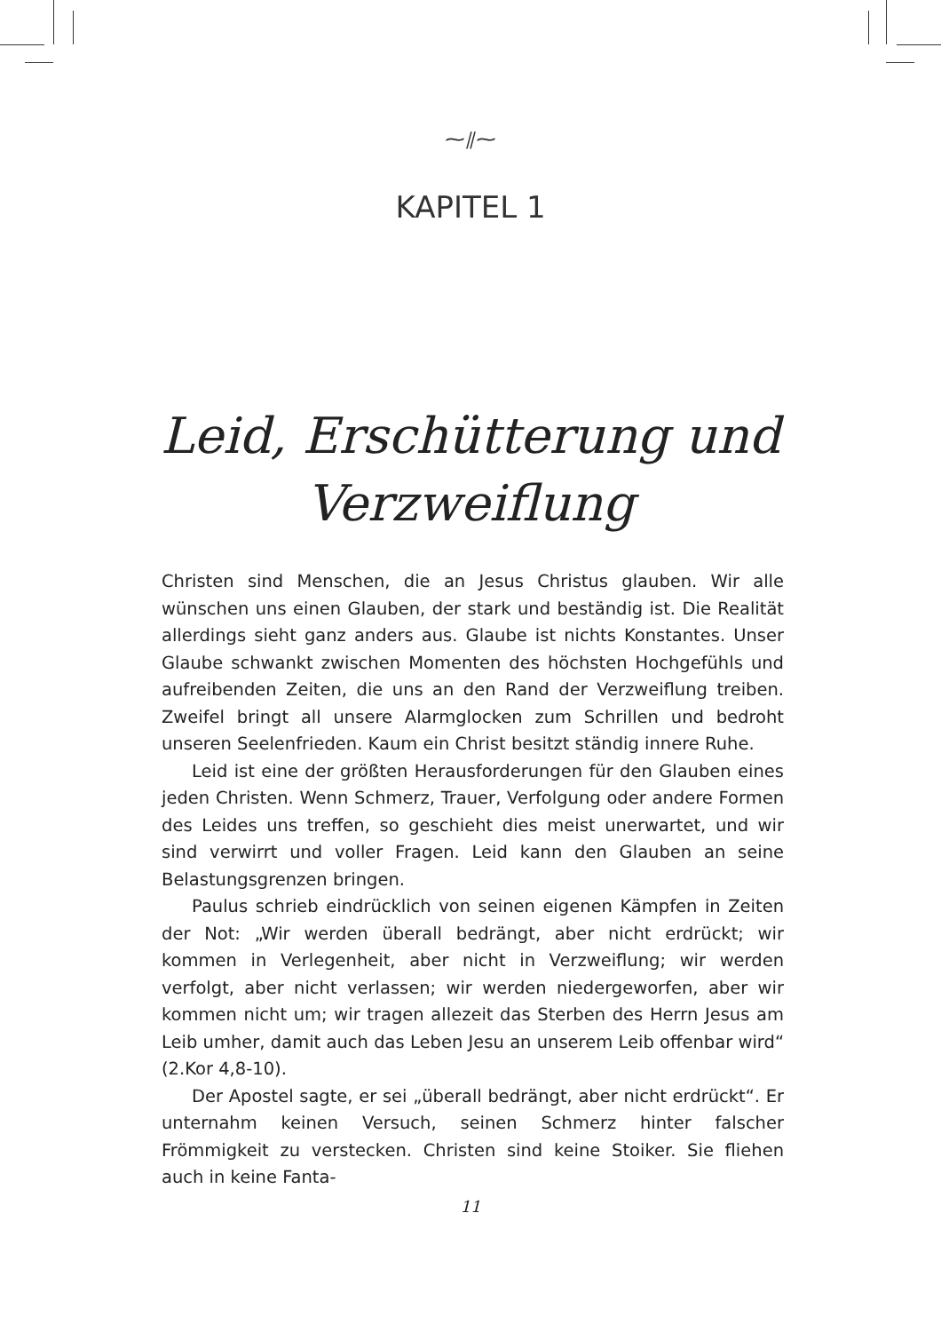⁓⫽⁓
KAPITEL 1
Leid, Erschütterung und
Verzweiflung
Christen sind Menschen, die an Jesus Christus glauben. Wir alle wünschen uns einen Glauben, der stark und beständig ist. Die Realität allerdings sieht ganz anders aus. Glaube ist nichts Konstantes. Unser Glaube schwankt zwischen Momenten des höchsten Hochgefühls und aufreibenden Zeiten, die uns an den Rand der Verzweiflung treiben. Zweifel bringt all unsere Alarmglocken zum Schrillen und bedroht unseren Seelenfrieden. Kaum ein Christ besitzt ständig innere Ruhe.
Leid ist eine der größten Herausforderungen für den Glauben eines jeden Christen. Wenn Schmerz, Trauer, Verfolgung oder andere Formen des Leides uns treffen, so geschieht dies meist unerwartet, und wir sind verwirrt und voller Fragen. Leid kann den Glauben an seine Belastungsgrenzen bringen.
Paulus schrieb eindrücklich von seinen eigenen Kämpfen in Zeiten der Not: „Wir werden überall bedrängt, aber nicht erdrückt; wir kommen in Verlegenheit, aber nicht in Verzweiflung; wir werden verfolgt, aber nicht verlassen; wir werden niedergeworfen, aber wir kommen nicht um; wir tragen allezeit das Sterben des Herrn Jesus am Leib umher, damit auch das Leben Jesu an unserem Leib offenbar wird“ (2.Kor 4,8-10).
Der Apostel sagte, er sei „überall bedrängt, aber nicht erdrückt“. Er unternahm keinen Versuch, seinen Schmerz hinter falscher Frömmigkeit zu verstecken. Christen sind keine Stoiker. Sie fliehen auch in keine Fanta-
11